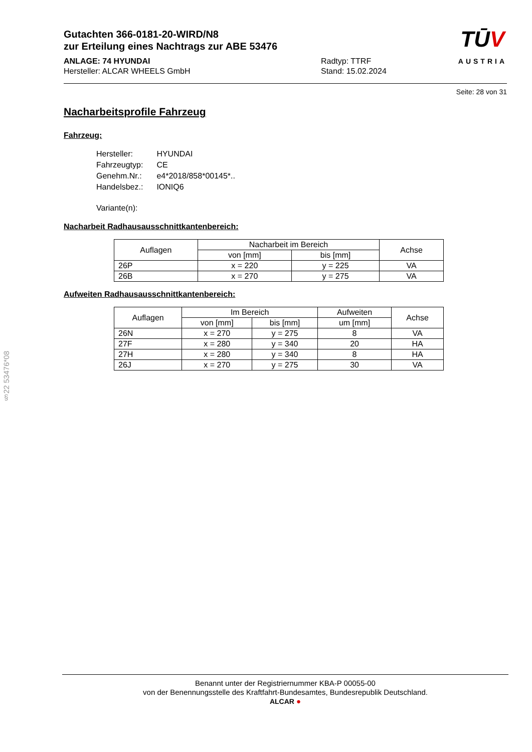§22 53476*08
Gutachten 366-0181-20-WIRD/N8
zur Erteilung eines Nachtrags zur ABE 53476
ANLAGE: 74 HYUNDAI
Hersteller: ALCAR WHEELS GmbH
Radtyp: TTRF
Stand: 15.02.2024
TŪV
AUSTRIA
Seite: 28 von 31
Nacharbeitsprofile Fahrzeug
Fahrzeug:
| Hersteller: | HYUNDAI |
| Fahrzeugtyp: | CE |
| Genehm.Nr.: | e4*2018/858*00145*.. |
| Handelsbez.: | IONIQ6 |
| Variante(n): | |
Nacharbeit Radhausausschnittkantenbereich:
| Auflagen | Nacharbeit im Bereich | | Achse |
| --- | --- | --- | --- |
| | von [mm] | bis [mm] | |
| 26P | x = 220 | y = 225 | VA |
| 26B | x = 270 | y = 275 | VA |
Aufweiten Radhausausschnittkantenbereich:
| Auflagen | Im Bereich | | Aufweiten | Achse |
| --- | --- | --- | --- | --- |
| | von [mm] | bis [mm] | um [mm] | |
| 26N | x = 270 | y = 275 | 8 | VA |
| 27F | x = 280 | y = 340 | 20 | HA |
| 27H | x = 280 | y = 340 | 8 | HA |
| 26J | x = 270 | y = 275 | 30 | VA |
Benannt unter der Registriernummer KBA-P 00055-00
von der Benennungsstelle des Kraftfahrt-Bundesamtes, Bundesrepublik Deutschland.
ALCAR ●